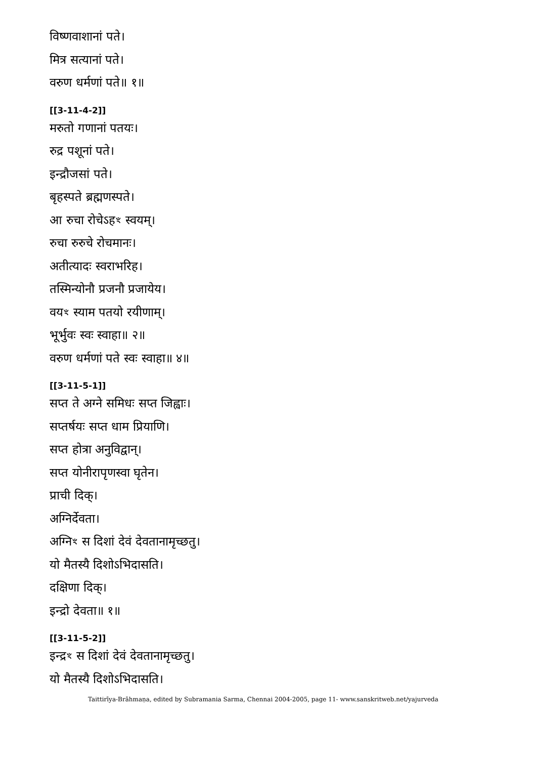विष्णवाशानां पते।
मित्र सत्यानां पते।
वरुण धर्मणां पते॥ १॥
[[3-11-4-2]]
मरुतो गणानां पतयः।
रुद्र पशूनां पते।
इन्द्रौजसां पते।
बृहस्पते ब्रह्मणस्पते।
आ रुचा रोचेऽहꣳ स्वयम्।
रुचा रुरुचे रोचमानः।
अतीत्यादः स्वराभरिह।
तस्मिन्योनौ प्रजनौ प्रजायेय।
वयꣳ स्याम पतयो रयीणाम्।
भूर्भुवः स्वः स्वाहा॥ २॥
वरुण धर्मणां पते स्वः स्वाहा॥ ४॥
[[3-11-5-1]]
सप्त ते अग्ने समिधः सप्त जिह्वाः।
सप्तर्षयः सप्त धाम प्रियाणि।
सप्त होत्रा अनुविद्वान्।
सप्त योनीरापृणस्वा घृतेन।
प्राची दिक्।
अग्निर्देवता।
अग्निꣳ स दिशां देवं देवतानामृच्छतु।
यो मैतस्यै दिशोऽभिदासति।
दक्षिणा दिक्।
इन्द्रो देवता॥ १॥
[[3-11-5-2]]
इन्द्रꣳ स दिशां देवं देवतानामृच्छतु।
यो मैतस्यै दिशोऽभिदासति।
Taittirīya-Brāhmaṇa, edited by Subramania Sarma, Chennai 2004-2005, page 11- www.sanskritweb.net/yajurveda